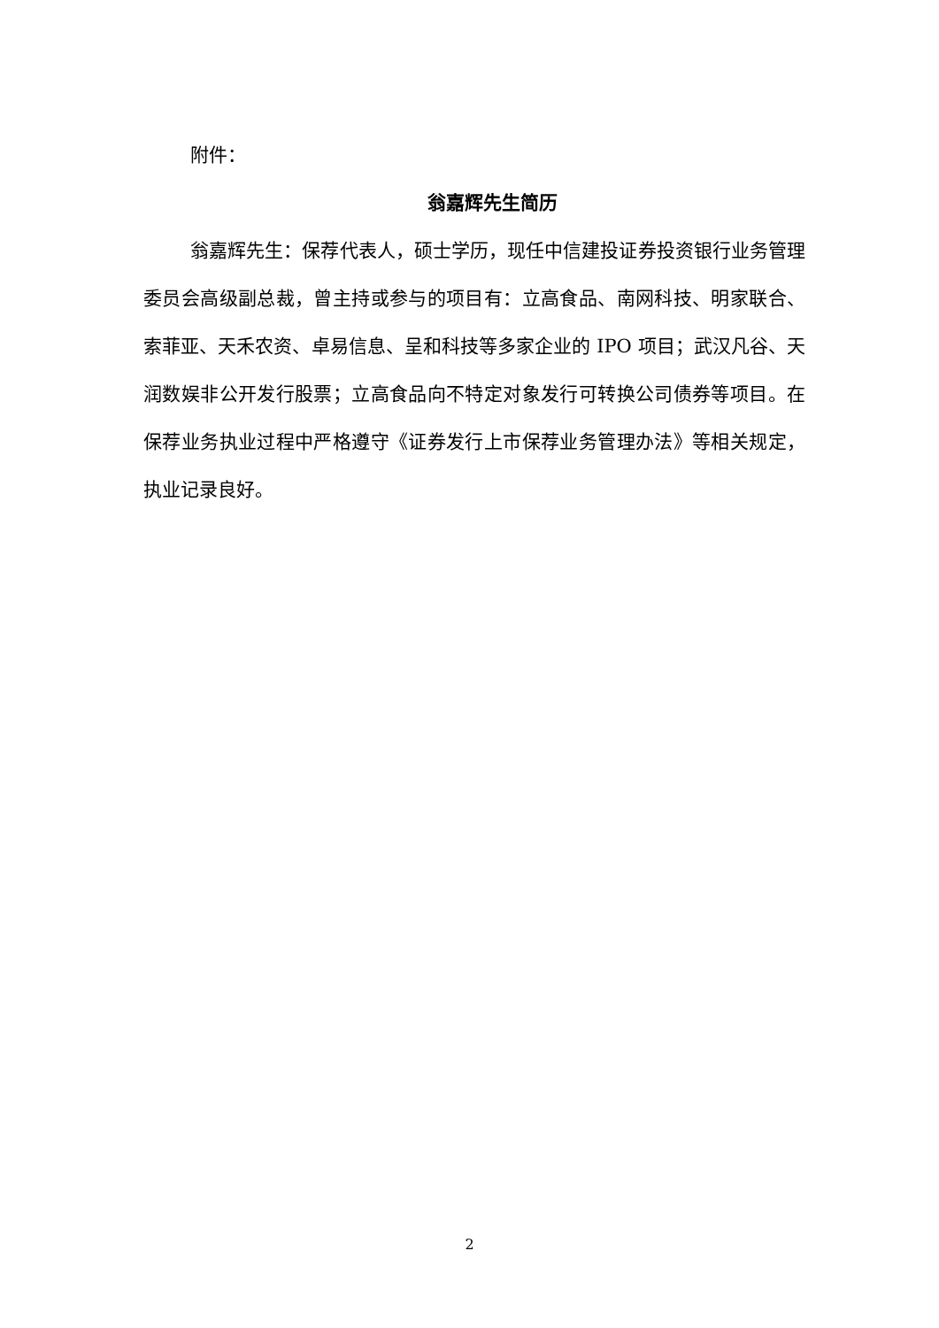附件：
翁嘉辉先生简历
翁嘉辉先生：保荐代表人，硕士学历，现任中信建投证券投资银行业务管理委员会高级副总裁，曾主持或参与的项目有：立高食品、南网科技、明家联合、索菲亚、天禾农资、卓易信息、呈和科技等多家企业的 IPO 项目；武汉凡谷、天润数娱非公开发行股票；立高食品向不特定对象发行可转换公司债券等项目。在保荐业务执业过程中严格遵守《证券发行上市保荐业务管理办法》等相关规定，执业记录良好。
2